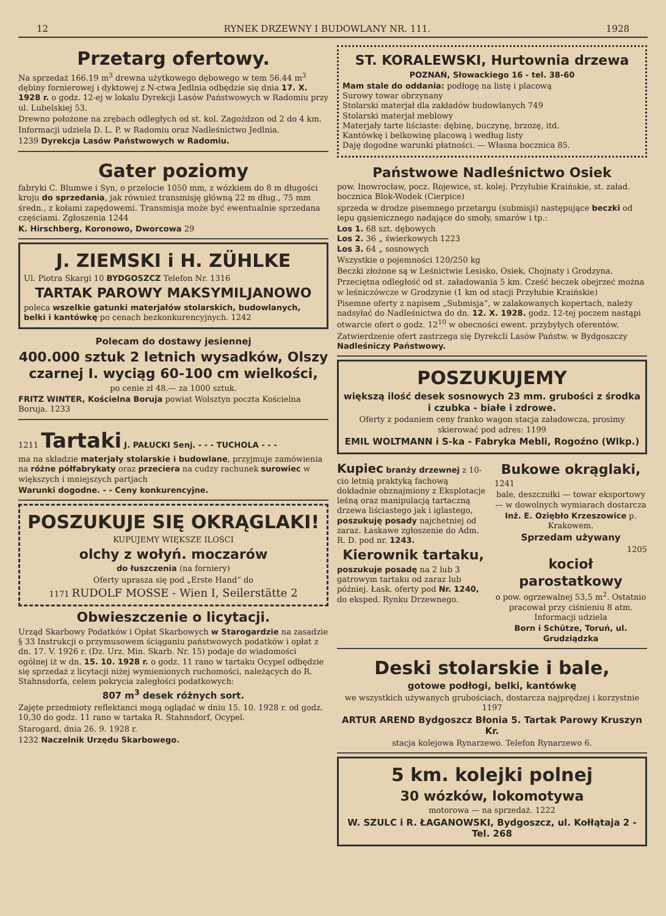12 RYNEK DRZEWNY I BUDOWLANY NR. 111. 1928
Przetarg ofertowy.
Na sprzedaż 166.19 m<sup>3</sup> drewna użytkowego dębowego w tem 56.44 m<sup>3</sup> dębiny fornierowej i dyktowej z N-ctwa Jedlnia odbędzie się dnia 17. X. 1928 r. o godz. 12-ej w lokalu Dyrekcji Lasów Państwowych w Radomiu przy ul. Lubelskiej 53.
Drewno położone na zrębach odległych od st. kol. Zagożdzon od 2 do 4 km.
Informacji udziela D. L. P. w Radomiu oraz Nadleśnictwo Jedlnia.
1239 Dyrekcja Lasów Państwowych w Radomiu.
Gater poziomy
fabryki C. Blumwe i Syn, o przelocie 1050 mm, z wózkiem do 8 m długości kroju do sprzedania, jak również transmisję główną 22 m dług., 75 mm średn., z kołami zapędowemi. Transmisja może być ewentualnie sprzedana częściami. Zgłoszenia 1244
K. Hirschberg, Koronowo, Dworcowa 29
J. ZIEMSKI i H. ZÜHLKE
Ul. Piotra Skargi 10 BYDGOSZCZ Telefon Nr. 1316
TARTAK PAROWY MAKSYMILJANOWO
poleca wszelkie gatunki materjałów stolarskich, budowlanych, belki i kantówkę po cenach bezkonkurencyjnych. 1242
Polecam do dostawy jesiennej
400.000 sztuk 2 letnich wysadków, Olszy czarnej I. wyciąg 60-100 cm wielkości,
po cenie zł 48.— za 1000 sztuk.
FRITZ WINTER, Kościelna Boruja powiat Wolsztyn poczta Kościelna Boruja. 1233
1211 Tartaki J. PAŁUCKI Senj. - - - TUCHOLA - - -
ma na składzie materjały stolarskie i budowlane, przyjmuje zamówienia na różne półfabrykaty oraz przeciera na cudzy rachunek surowiec w większych i mniejszych partjach
Warunki dogodne. - - Ceny konkurencyjne.
POSZUKUJE SIĘ OKRĄGLAKI!
KUPUJEMY WIĘKSZE ILOŚCI
olchy z wołyń. moczarów
do łuszczenia (na forniery)
Oferty uprasza się pod „Erste Hand“ do
1171 RUDOLF MOSSE - Wien I, Seilerstätte 2
Obwieszczenie o licytacji.
Urząd Skarbowy Podatków i Opłat Skarbowych w Starogardzie na zasadzie § 33 Instrukcji o przymusowem ściąganiu państwowych podatków i opłat z dn. 17. V. 1926 r. (Dz. Urz. Min. Skarb. Nr. 15) podaje do wiadomości ogólnej iż w dn. 15. 10. 1928 r. o godz. 11 rano w tartaku Ocypel odbędzie się sprzedaż z licytacji niżej wymienionych ruchomości, należących do R. Stahnsdorfa, celem pokrycia zaległości podatkowych:
807 m<sup>3</sup> desek różnych sort.
Zajęte przedmioty reflektanci mogą oglądać w dniu 15. 10. 1928 r. od godz. 10,30 do godz. 11 rano w tartaka R. Stahnsdorf, Ocypel.
Starogard, dnia 26. 9. 1928 r.
1232 Naczelnik Urzędu Skarbowego.
ST. KORALEWSKI, Hurtownia drzewa
POZNAŃ, Słowackiego 16 - tel. 38-60
Mam stale do oddania: podłogę na listę i placową
Surowy towar obrzynany
Stolarski materjał dla zakładów budowlanych 749
Stolarski materjał meblowy
Materjały tarte liściaste: dębinę, buczynę, brzozę, itd.
Kantówkę i belkowinę placową i według listy
Daję dogodne warunki płatności. — Własna bocznica 85.
Państwowe Nadleśnictwo Osiek
pow. Inowrocław, pocz. Rojewice, st. kolej. Przyłubie Kraińskie, st. załad. bocznica Blok-Wodek (Cierpice)
sprzeda w drodze pisemnego przetargu (submisji) następujące beczki od lepu gąsienicznego nadające do smoły, smarów i tp.:
Los 1. 68 szt. dębowych
Los 2. 36 „ świerkowych 1223
Los 3. 64 „ sosnowych
Wszystkie o pojemności 120/250 kg
Beczki złożone są w Leśnictwie Lesisko, Osiek, Chojnaty i Grodzyna.
Przeciętna odległość od st. załadowania 5 km. Cześć beczek obejrzeć można w leśniczówcze w Grodzynie (1 km od stacji Przyłubie Kraińskie)
Pisemne oferty z napisem „Submisja“, w zalakowanych kopertach, należy nadsyłać do Nadleśnictwa do dn. 12. X. 1928. godz. 12-tej poczem nastąpi otwarcie ofert o godz. 12<sup>10</sup> w obecności ewent. przybyłych oferentów.
Zatwierdzenie ofert zastrzega się Dyrekcli Lasów Państw. w Bydgoszczy Nadleśniczy Państwowy.
POSZUKUJEMY
większą ilość desek sosnowych 23 mm. grubości z środka i czubka - białe i zdrowe.
Oferty z podaniem ceny franko wagon stacja załadowcza, prosimy skierować pod adres: 1199
EMIL WOLTMANN i S-ka - Fabryka Mebli, Rogoźno (Wlkp.)
Kupiec branży drzewnej z 10-cio letnią praktyką fachową dokładnie obznajmiony z Eksplotacje leśną oraz manipulacją tartaczną drzewa liściastego jak i iglastego, poszukuję posady najchetniej od zaraz. Łaskawe zgłoszenie do Adm. R. D. pod nr. 1243.
Kierownik tartaku,
poszukuje posadę na 2 lub 3 gatrowym tartaku od zaraz lub później. Łask. oferty pod Nr. 1240, do eksped. Rynku Drzewnego.
Bukowe okrąglaki,
1241
bale, deszczułki — towar eksportowy — w dowolnych wymiarach dostarcza
Inż. E. Oziębło Krzeszowice p. Krakowem.
Sprzedam używany
1205
kocioł parostatkowy
o pow. ogrzewalnej 53,5 m<sup>2</sup>. Ostatnio pracował przy ciśnieniu 8 atm. Informacji udziela
Born i Schütze, Toruń, ul. Grudziądzka
Deski stolarskie i bale,
gotowe podłogi, belki, kantówkę
we wszystkich używanych grubościach, dostarcza najprędzej i korzystnie 1197
ARTUR AREND Bydgoszcz Błonia 5. Tartak Parowy Kruszyn Kr.
stacja kolejowa Rynarzewo. Telefon Rynarzewo 6.
5 km. kolejki polnej
30 wózków, lokomotywa
motorowa — na sprzedaż. 1222
W. SZULC i R. ŁAGANOWSKI, Bydgoszcz, ul. Kołłątaja 2 - Tel. 268